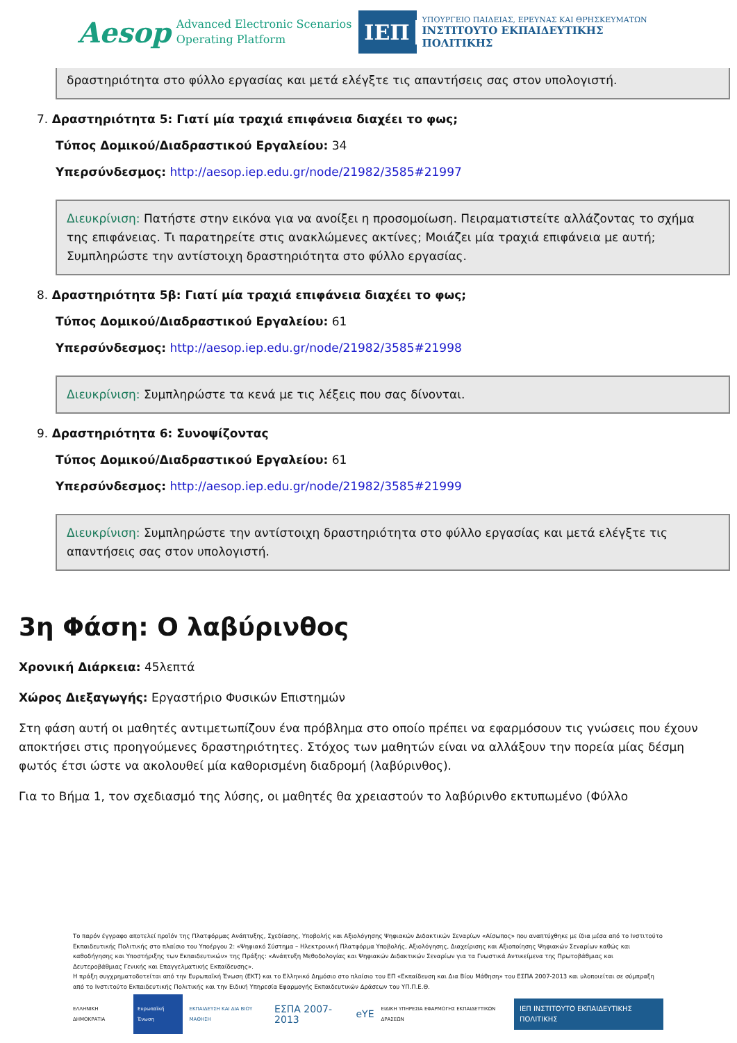Aesop Advanced Electronic Scenarios
Operating Platform
ΙΕΠ
ΥΠΟΥΡΓΕΙΟ ΠΑΙΔΕΙΑΣ, ΕΡΕΥΝΑΣ ΚΑΙ ΘΡΗΣΚΕΥΜΑΤΩΝ
ΙΝΣΤΙΤΟΥΤΟ ΕΚΠΑΙΔΕΥΤΙΚΗΣ ΠΟΛΙΤΙΚΗΣ
δραστηριότητα στο φύλλο εργασίας και μετά ελέγξτε τις απαντήσεις σας στον υπολογιστή.
7. Δραστηριότητα 5: Γιατί μία τραχιά επιφάνεια διαχέει το φως;
Τύπος Δομικού/Διαδραστικού Εργαλείου: 34
Υπερσύνδεσμος: http://aesop.iep.edu.gr/node/21982/3585#21997
Διευκρίνιση: Πατήστε στην εικόνα για να ανοίξει η προσομοίωση. Πειραματιστείτε αλλάζοντας το σχήμα της επιφάνειας. Τι παρατηρείτε στις ανακλώμενες ακτίνες; Μοιάζει μία τραχιά επιφάνεια με αυτή; Συμπληρώστε την αντίστοιχη δραστηριότητα στο φύλλο εργασίας.
8. Δραστηριότητα 5β: Γιατί μία τραχιά επιφάνεια διαχέει το φως;
Τύπος Δομικού/Διαδραστικού Εργαλείου: 61
Υπερσύνδεσμος: http://aesop.iep.edu.gr/node/21982/3585#21998
Διευκρίνιση: Συμπληρώστε τα κενά με τις λέξεις που σας δίνονται.
9. Δραστηριότητα 6: Συνοψίζοντας
Τύπος Δομικού/Διαδραστικού Εργαλείου: 61
Υπερσύνδεσμος: http://aesop.iep.edu.gr/node/21982/3585#21999
Διευκρίνιση: Συμπληρώστε την αντίστοιχη δραστηριότητα στο φύλλο εργασίας και μετά ελέγξτε τις απαντήσεις σας στον υπολογιστή.
3η Φάση: Ο λαβύρινθος
Χρονική Διάρκεια: 45λεπτά
Χώρος Διεξαγωγής: Εργαστήριο Φυσικών Επιστημών
Στη φάση αυτή οι μαθητές αντιμετωπίζουν ένα πρόβλημα στο οποίο πρέπει να εφαρμόσουν τις γνώσεις που έχουν αποκτήσει στις προηγούμενες δραστηριότητες. Στόχος των μαθητών είναι να αλλάξουν την πορεία μίας δέσμη φωτός έτσι ώστε να ακολουθεί μία καθορισμένη διαδρομή (λαβύρινθος).
Για το Βήμα 1, τον σχεδιασμό της λύσης, οι μαθητές θα χρειαστούν το λαβύρινθο εκτυπωμένο (Φύλλο
Το παρόν έγγραφο αποτελεί προϊόν της Πλατφόρμας Ανάπτυξης, Σχεδίασης, Υποβολής και Αξιολόγησης Ψηφιακών Διδακτικών Σεναρίων «Αίσωπος» που αναπτύχθηκε με ίδια μέσα από το Ινστιτούτο Εκπαιδευτικής Πολιτικής στο πλαίσιο του Υποέργου 2: «Ψηφιακό Σύστημα – Ηλεκτρονική Πλατφόρμα Υποβολής, Αξιολόγησης, Διαχείρισης και Αξιοποίησης Ψηφιακών Σεναρίων καθώς και καθοδήγησης και Υποστήριξης των Εκπαιδευτικών» της Πράξης: «Ανάπτυξη Μεθοδολογίας και Ψηφιακών Διδακτικών Σεναρίων για τα Γνωστικά Αντικείμενα της Πρωτοβάθμιας και Δευτεροβάθμιας Γενικής και Επαγγελματικής Εκπαίδευσης».
Η πράξη συγχρηματοδοτείται από την Ευρωπαϊκή Ένωση (ΕΚΤ) και το Ελληνικό Δημόσιο στο πλαίσιο του ΕΠ «Εκπαίδευση και Δια Βίου Μάθηση» του ΕΣΠΑ 2007-2013 και υλοποιείται σε σύμπραξη από το Ινστιτούτο Εκπαιδευτικής Πολιτικής και την Ειδική Υπηρεσία Εφαρμογής Εκπαιδευτικών Δράσεων του ΥΠ.Π.Ε.Θ.
ΕΛΛΗΝΙΚΗ ΔΗΜΟΚΡΑΤΙΑ Ευρωπαϊκή Ένωση ΕΚΠΑΙΔΕΥΣΗ ΚΑΙ ΔΙΑ ΒΙΟΥ ΜΑΘΗΣΗ ΕΣΠΑ 2007-2013 eYE ΕΙΔΙΚΗ ΥΠΗΡΕΣΙΑ ΕΦΑΡΜΟΓΗΣ ΕΚΠΑΙΔΕΥΤΙΚΩΝ ΔΡΑΣΕΩΝ ΙΕΠ ΙΝΣΤΙΤΟΥΤΟ ΕΚΠΑΙΔΕΥΤΙΚΗΣ ΠΟΛΙΤΙΚΗΣ